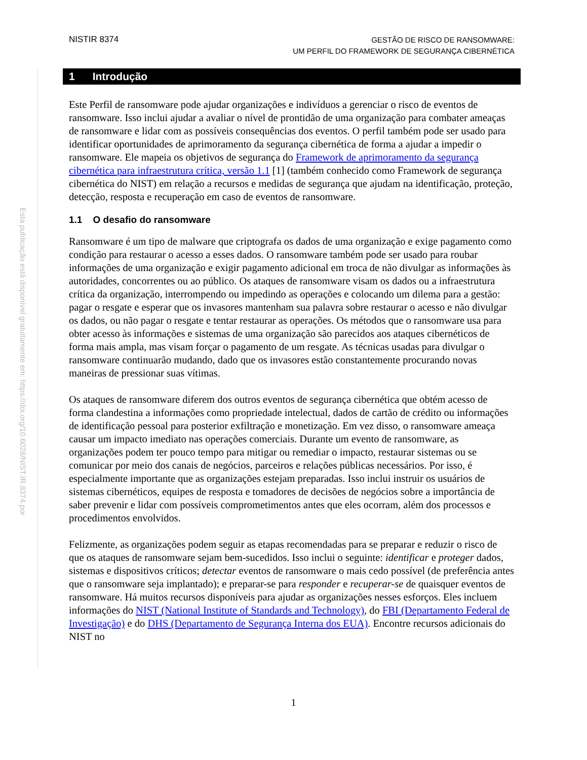NISTIR 8374
GESTÃO DE RISCO DE RANSOMWARE:
UM PERFIL DO FRAMEWORK DE SEGURANÇA CIBERNÉTICA
Esta publicação está disponível gratuitamente em: https://doi.org/10.6028/NIST.IR.8374.por
1 Introdução
Este Perfil de ransomware pode ajudar organizações e indivíduos a gerenciar o risco de eventos de ransomware. Isso inclui ajudar a avaliar o nível de prontidão de uma organização para combater ameaças de ransomware e lidar com as possíveis consequências dos eventos. O perfil também pode ser usado para identificar oportunidades de aprimoramento da segurança cibernética de forma a ajudar a impedir o ransomware. Ele mapeia os objetivos de segurança do Framework de aprimoramento da segurança cibernética para infraestrutura crítica, versão 1.1 [1] (também conhecido como Framework de segurança cibernética do NIST) em relação a recursos e medidas de segurança que ajudam na identificação, proteção, detecção, resposta e recuperação em caso de eventos de ransomware.
1.1 O desafio do ransomware
Ransomware é um tipo de malware que criptografa os dados de uma organização e exige pagamento como condição para restaurar o acesso a esses dados. O ransomware também pode ser usado para roubar informações de uma organização e exigir pagamento adicional em troca de não divulgar as informações às autoridades, concorrentes ou ao público. Os ataques de ransomware visam os dados ou a infraestrutura crítica da organização, interrompendo ou impedindo as operações e colocando um dilema para a gestão: pagar o resgate e esperar que os invasores mantenham sua palavra sobre restaurar o acesso e não divulgar os dados, ou não pagar o resgate e tentar restaurar as operações. Os métodos que o ransomware usa para obter acesso às informações e sistemas de uma organização são parecidos aos ataques cibernéticos de forma mais ampla, mas visam forçar o pagamento de um resgate. As técnicas usadas para divulgar o ransomware continuarão mudando, dado que os invasores estão constantemente procurando novas maneiras de pressionar suas vítimas.
Os ataques de ransomware diferem dos outros eventos de segurança cibernética que obtém acesso de forma clandestina a informações como propriedade intelectual, dados de cartão de crédito ou informações de identificação pessoal para posterior exfiltração e monetização. Em vez disso, o ransomware ameaça causar um impacto imediato nas operações comerciais. Durante um evento de ransomware, as organizações podem ter pouco tempo para mitigar ou remediar o impacto, restaurar sistemas ou se comunicar por meio dos canais de negócios, parceiros e relações públicas necessários. Por isso, é especialmente importante que as organizações estejam preparadas. Isso inclui instruir os usuários de sistemas cibernéticos, equipes de resposta e tomadores de decisões de negócios sobre a importância de saber prevenir e lidar com possíveis comprometimentos antes que eles ocorram, além dos processos e procedimentos envolvidos.
Felizmente, as organizações podem seguir as etapas recomendadas para se preparar e reduzir o risco de que os ataques de ransomware sejam bem-sucedidos. Isso inclui o seguinte: identificar e proteger dados, sistemas e dispositivos críticos; detectar eventos de ransomware o mais cedo possível (de preferência antes que o ransomware seja implantado); e preparar-se para responder e recuperar-se de quaisquer eventos de ransomware. Há muitos recursos disponíveis para ajudar as organizações nesses esforços. Eles incluem informações do NIST (National Institute of Standards and Technology), do FBI (Departamento Federal de Investigação) e do DHS (Departamento de Segurança Interna dos EUA). Encontre recursos adicionais do NIST no
1